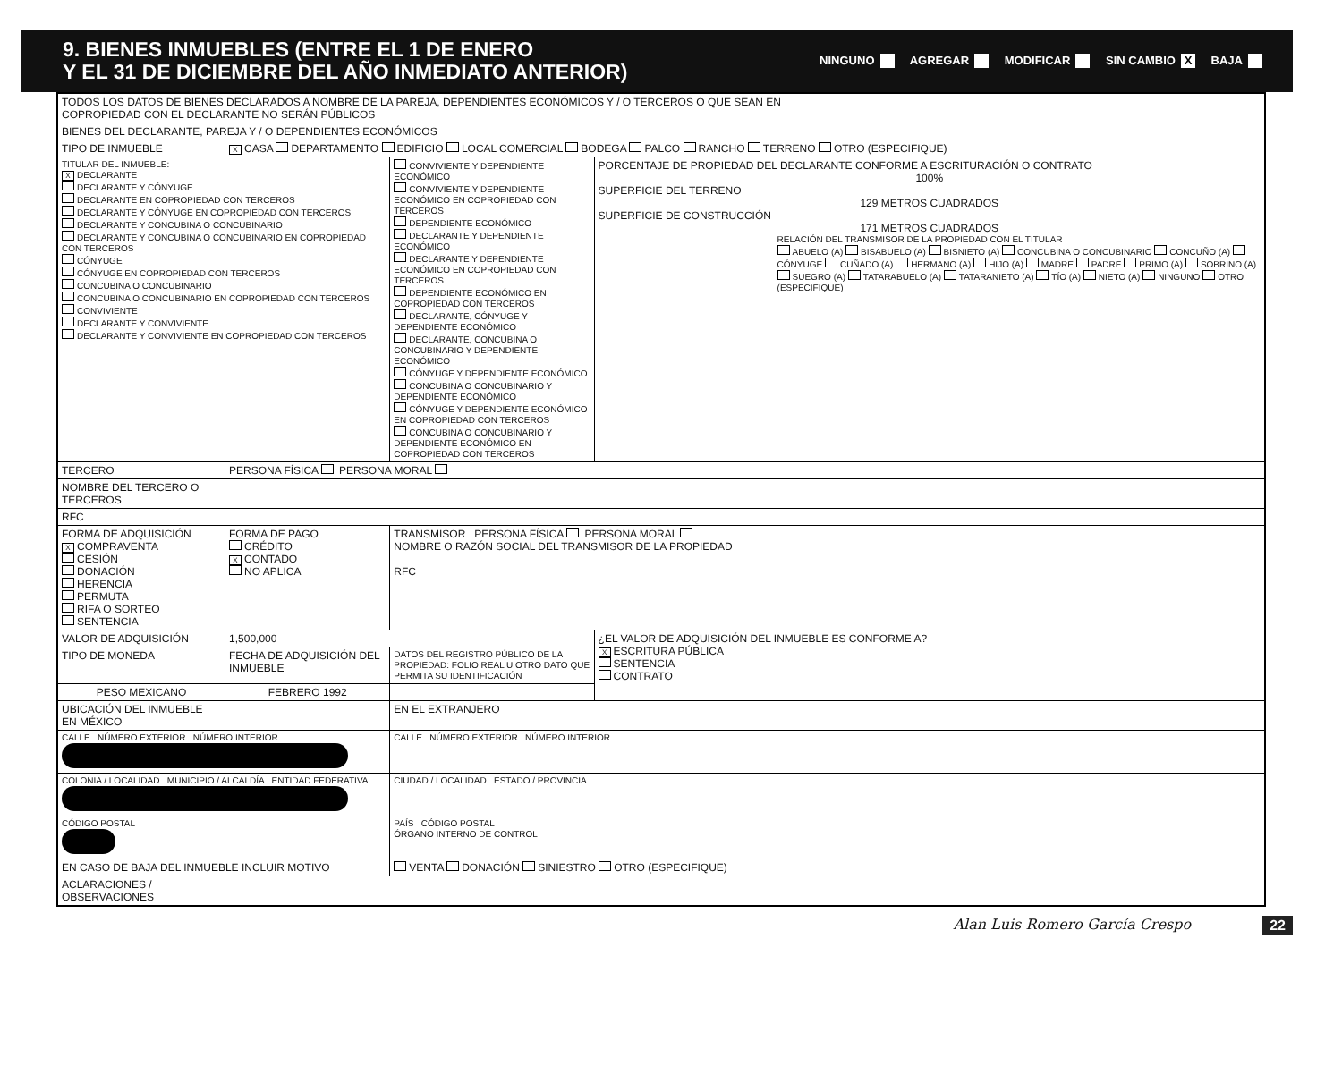9. BIENES INMUEBLES (ENTRE EL 1 DE ENERO
Y EL 31 DE DICIEMBRE DEL AÑO INMEDIATO ANTERIOR)
NINGUNO AGREGAR MODIFICAR SIN CAMBIO X BAJA
| TODOS LOS DATOS DE BIENES DECLARADOS A NOMBRE DE LA PAREJA, DEPENDIENTES ECONÓMICOS Y / O TERCEROS O QUE SEAN EN COPROPIEDAD CON EL DECLARANTE NO SERÁN PÚBLICOS | | | | |
| BIENES DEL DECLARANTE, PAREJA Y / O DEPENDIENTES ECONÓMICOS | | | | |
| TIPO DE INMUEBLE | X CASA DEPARTAMENTO EDIFICIO LOCAL COMERCIAL BODEGA PALCO RANCHO TERRENO OTRO (ESPECIFIQUE) | | | |
| TITULAR DEL INMUEBLE: X DECLARANTE DECLARANTE Y CÓNYUGE DECLARANTE EN COPROPIEDAD CON TERCEROS DECLARANTE Y CÓNYUGE EN COPROPIEDAD CON TERCEROS DECLARANTE Y CONCUBINA O CONCUBINARIO DECLARANTE Y CONCUBINA O CONCUBINARIO EN COPROPIEDAD CON TERCEROS CÓNYUGE CÓNYUGE EN COPROPIEDAD CON TERCEROS CONCUBINA O CONCUBINARIO CONCUBINA O CONCUBINARIO EN COPROPIEDAD CON TERCEROS CONVIVIENTE DECLARANTE Y CONVIVIENTE DECLARANTE Y CONVIVIENTE EN COPROPIEDAD CON TERCEROS | | | CONVIVIENTE Y DEPENDIENTE ECONÓMICO CONVIVIENTE Y DEPENDIENTE ECONÓMICO EN COPROPIEDAD CON TERCEROS DEPENDIENTE ECONÓMICO DECLARANTE Y DEPENDIENTE ECONÓMICO DECLARANTE Y DEPENDIENTE ECONÓMICO EN COPROPIEDAD CON TERCEROS DEPENDIENTE ECONÓMICO EN COPROPIEDAD CON TERCEROS DECLARANTE, CÓNYUGE Y DEPENDIENTE ECONÓMICO DECLARANTE, CONCUBINA O CONCUBINARIO Y DEPENDIENTE ECONÓMICO CÓNYUGE Y DEPENDIENTE ECONÓMICO CONCUBINA O CONCUBINARIO Y DEPENDIENTE ECONÓMICO CÓNYUGE Y DEPENDIENTE ECONÓMICO EN COPROPIEDAD CON TERCEROS CONCUBINA O CONCUBINARIO Y DEPENDIENTE ECONÓMICO EN COPROPIEDAD CON TERCEROS | PORCENTAJE DE PROPIEDAD DEL DECLARANTE CONFORME A ESCRITURACIÓN O CONTRATO 100% SUPERFICIE DEL TERRENO 129 METROS CUADRADOS SUPERFICIE DE CONSTRUCCIÓN 171 METROS CUADRADOS RELACIÓN DEL TRANSMISOR DE LA PROPIEDAD CON EL TITULAR ABUELO (A) BISABUELO (A) BISNIETO (A) CONCUBINA O CONCUBINARIO CONCUÑO (A) CÓNYUGE CUÑADO (A) HERMANO (A) HIJO (A) MADRE PADRE PRIMO (A) SOBRINO (A) SUEGRO (A) TATARABUELO (A) TATARANIETO (A) TÍO (A) NIETO (A) NINGUNO OTRO (ESPECIFIQUE) |
| TERCERO | | PERSONA FÍSICA PERSONA MORAL | | |
| NOMBRE DEL TERCERO O TERCEROS | | | | |
| RFC | | | | |
| FORMA DE ADQUISICIÓN X COMPRAVENTA CESIÓN DONACIÓN HERENCIA PERMUTA RIFA O SORTEO SENTENCIA | | FORMA DE PAGO CRÉDITO X CONTADO NO APLICA | TRANSMISOR PERSONA FÍSICA PERSONA MORAL NOMBRE O RAZÓN SOCIAL DEL TRANSMISOR DE LA PROPIEDAD RFC | |
| VALOR DE ADQUISICIÓN | | 1,500,000 | | ¿EL VALOR DE ADQUISICIÓN DEL INMUEBLE ES CONFORME A? X ESCRITURA PÚBLICA SENTENCIA CONTRATO |
| TIPO DE MONEDA | FECHA DE ADQUISICIÓN DEL INMUEBLE | | DATOS DEL REGISTRO PÚBLICO DE LA PROPIEDAD: FOLIO REAL U OTRO DATO QUE PERMITA SU IDENTIFICACIÓN | |
| PESO MEXICANO | FEBRERO 1992 | | | |
| UBICACIÓN DEL INMUEBLE EN MÉXICO | | | EN EL EXTRANJERO | |
| CALLE NÚMERO EXTERIOR NÚMERO INTERIOR | | | CALLE NÚMERO EXTERIOR NÚMERO INTERIOR | |
| COLONIA / LOCALIDAD MUNICIPIO / ALCALDÍA ENTIDAD FEDERATIVA | | | CIUDAD / LOCALIDAD ESTADO / PROVINCIA | |
| CÓDIGO POSTAL | | | PAÍS CÓDIGO POSTAL ÓRGANO INTERNO DE CONTROL | |
| EN CASO DE BAJA DEL INMUEBLE INCLUIR MOTIVO | | | VENTA DONACIÓN SINIESTRO OTRO (ESPECIFIQUE) | |
| ACLARACIONES / OBSERVACIONES | | | | |
Alan Luis Romero García Crespo 22